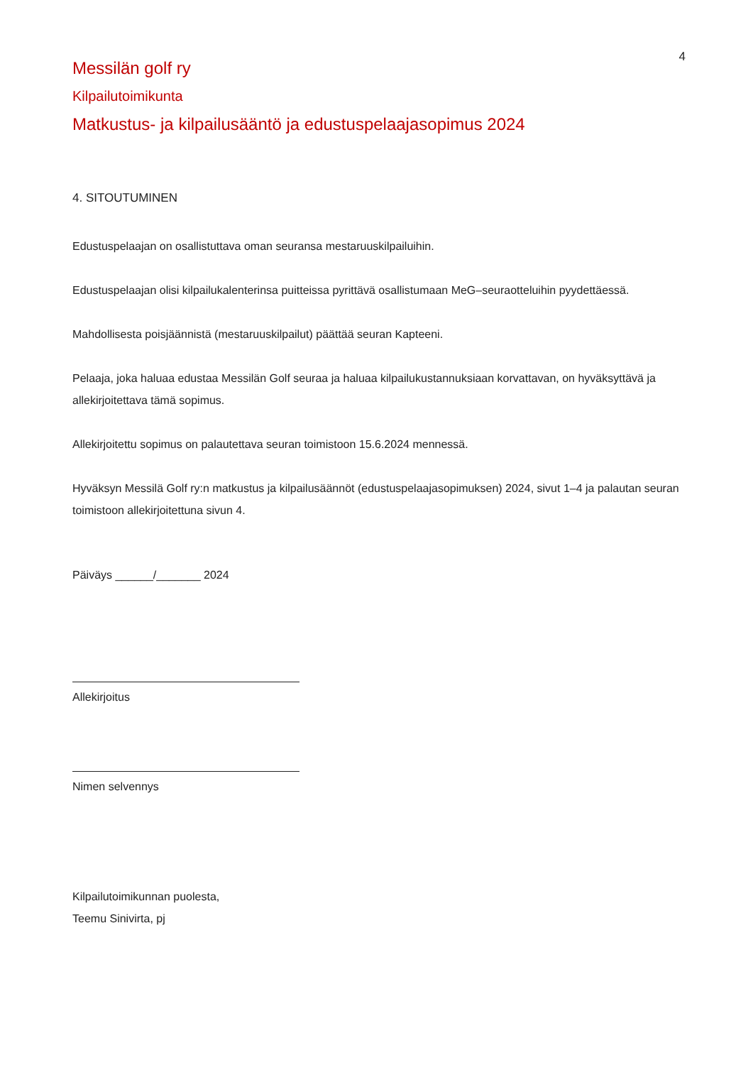4
Messilän golf ry
Kilpailutoimikunta
Matkustus- ja kilpailusääntö ja edustuspelaajasopimus 2024
4. SITOUTUMINEN
Edustuspelaajan on osallistuttava oman seuransa mestaruuskilpailuihin.
Edustuspelaajan olisi kilpailukalenterinsa puitteissa pyrittävä osallistumaan MeG–seuraotteluihin pyydettäessä.
Mahdollisesta poisjäännistä (mestaruuskilpailut) päättää seuran Kapteeni.
Pelaaja, joka haluaa edustaa Messilän Golf seuraa ja haluaa kilpailukustannuksiaan korvattavan, on hyväksyttävä ja allekirjoitettava tämä sopimus.
Allekirjoitettu sopimus on palautettava seuran toimistoon 15.6.2024 mennessä.
Hyväksyn Messilä Golf ry:n matkustus ja kilpailusäännöt (edustuspelaajasopimuksen) 2024, sivut 1–4 ja palautan seuran toimistoon allekirjoitettuna sivun 4.
Päiväys ______/_______ 2024
Allekirjoitus
Nimen selvennys
Kilpailutoimikunnan puolesta,
Teemu Sinivirta, pj